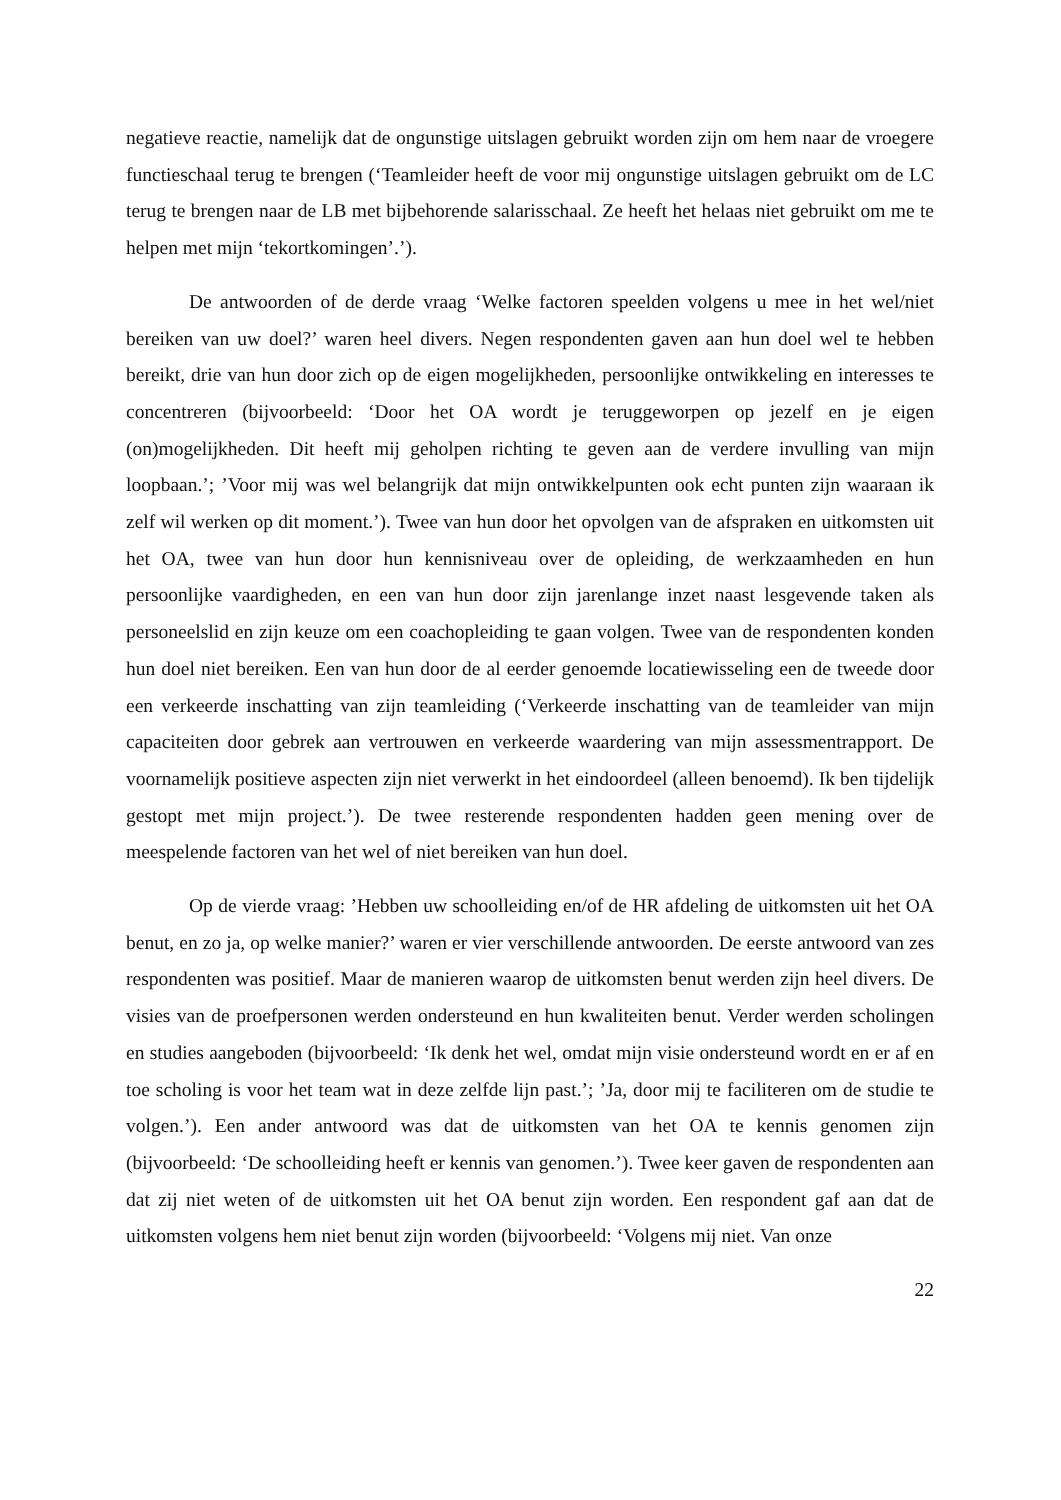negatieve reactie, namelijk dat de ongunstige uitslagen gebruikt worden zijn om hem naar de vroegere functieschaal terug te brengen (‘Teamleider heeft de voor mij ongunstige uitslagen gebruikt om de LC terug te brengen naar de LB met bijbehorende salarisschaal. Ze heeft het helaas niet gebruikt om me te helpen met mijn ‘tekortkomingen’.’).
De antwoorden of de derde vraag ‘Welke factoren speelden volgens u mee in het wel/niet bereiken van uw doel?’ waren heel divers. Negen respondenten gaven aan hun doel wel te hebben bereikt, drie van hun door zich op de eigen mogelijkheden, persoonlijke ontwikkeling en interesses te concentreren (bijvoorbeeld: ‘Door het OA wordt je teruggeworpen op jezelf en je eigen (on)mogelijkheden. Dit heeft mij geholpen richting te geven aan de verdere invulling van mijn loopbaan.’; ’Voor mij was wel belangrijk dat mijn ontwikkelpunten ook echt punten zijn waaraan ik zelf wil werken op dit moment.’). Twee van hun door het opvolgen van de afspraken en uitkomsten uit het OA, twee van hun door hun kennisniveau over de opleiding, de werkzaamheden en hun persoonlijke vaardigheden, en een van hun door zijn jarenlange inzet naast lesgevende taken als personeelslid en zijn keuze om een coachopleiding te gaan volgen. Twee van de respondenten konden hun doel niet bereiken. Een van hun door de al eerder genoemde locatiewisseling een de tweede door een verkeerde inschatting van zijn teamleiding (‘Verkeerde inschatting van de teamleider van mijn capaciteiten door gebrek aan vertrouwen en verkeerde waardering van mijn assessmentrapport. De voornamelijk positieve aspecten zijn niet verwerkt in het eindoordeel (alleen benoemd). Ik ben tijdelijk gestopt met mijn project.’). De twee resterende respondenten hadden geen mening over de meespelende factoren van het wel of niet bereiken van hun doel.
Op de vierde vraag: ’Hebben uw schoolleiding en/of de HR afdeling de uitkomsten uit het OA benut, en zo ja, op welke manier?’ waren er vier verschillende antwoorden. De eerste antwoord van zes respondenten was positief. Maar de manieren waarop de uitkomsten benut werden zijn heel divers. De visies van de proefpersonen werden ondersteund en hun kwaliteiten benut. Verder werden scholingen en studies aangeboden (bijvoorbeeld: ‘Ik denk het wel, omdat mijn visie ondersteund wordt en er af en toe scholing is voor het team wat in deze zelfde lijn past.’; ’Ja, door mij te faciliteren om de studie te volgen.’). Een ander antwoord was dat de uitkomsten van het OA te kennis genomen zijn (bijvoorbeeld: ‘De schoolleiding heeft er kennis van genomen.’). Twee keer gaven de respondenten aan dat zij niet weten of de uitkomsten uit het OA benut zijn worden. Een respondent gaf aan dat de uitkomsten volgens hem niet benut zijn worden (bijvoorbeeld: ‘Volgens mij niet. Van onze
22